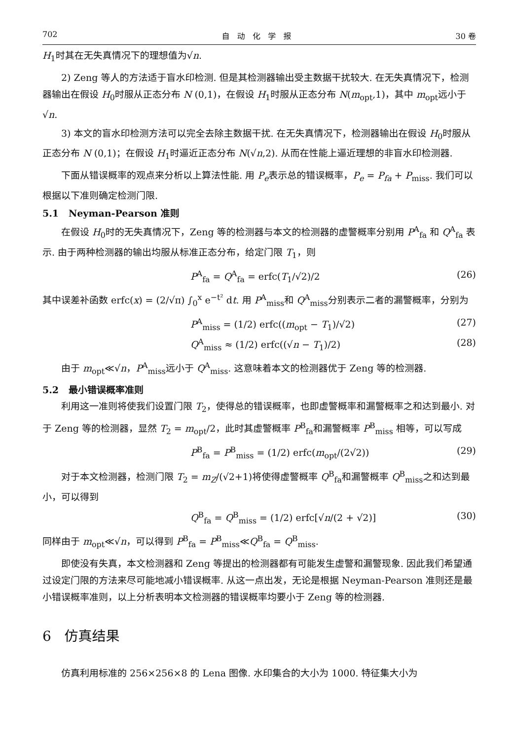702 自 动 化 学 报 30 卷
H<sub>1</sub>时其在无失真情况下的理想值为√n.
2) Zeng 等人的方法适于盲水印检测. 但是其检测器输出受主数据干扰较大. 在无失真情况下，检测器输出在假设 H<sub>0</sub>时服从正态分布 N (0,1)，在假设 H<sub>1</sub>时服从正态分布 N(m<sub>opt</sub>,1)，其中 m<sub>opt</sub>远小于√n.
3) 本文的盲水印检测方法可以完全去除主数据干扰. 在无失真情况下，检测器输出在假设 H<sub>0</sub>时服从正态分布 N (0,1)；在假设 H<sub>1</sub>时逼近正态分布 N(√n,2). 从而在性能上逼近理想的非盲水印检测器.
下面从错误概率的观点来分析以上算法性能. 用 P<sub>e</sub>表示总的错误概率，P<sub>e</sub> = P<sub>fa</sub> + P<sub>miss</sub>. 我们可以根据以下准则确定检测门限.
5.1 Neyman-Pearson 准则
在假设 H<sub>0</sub>时的无失真情况下，Zeng 等的检测器与本文的检测器的虚警概率分别用 P<sup>A</sup><sub>fa</sub> 和 Q<sup>A</sup><sub>fa</sub> 表示. 由于两种检测器的输出均服从标准正态分布，给定门限 T<sub>1</sub>，则
P<sup>A</sup><sub>fa</sub> = Q<sup>A</sup><sub>fa</sub> = erfc(T<sub>1</sub>/√2)/2 (26)
其中误差补函数 erfc(x) = (2/√π) ∫<sub>0</sub><sup>x</sup> e<sup>−t²</sup> dt. 用 P<sup>A</sup><sub>miss</sub>和 Q<sup>A</sup><sub>miss</sub>分别表示二者的漏警概率，分别为
P<sup>A</sup><sub>miss</sub> = (1/2) erfc((m<sub>opt</sub> − T<sub>1</sub>)/√2) (27)
Q<sup>A</sup><sub>miss</sub> ≈ (1/2) erfc((√n − T<sub>1</sub>)/2) (28)
由于 m<sub>opt</sub>≪√n，P<sup>A</sup><sub>miss</sub>远小于 Q<sup>A</sup><sub>miss</sub>. 这意味着本文的检测器优于 Zeng 等的检测器.
5.2 最小错误概率准则
利用这一准则将使我们设置门限 T<sub>2</sub>，使得总的错误概率，也即虚警概率和漏警概率之和达到最小. 对于 Zeng 等的检测器，显然 T<sub>2</sub> = m<sub>opt</sub>/2，此时其虚警概率 P<sup>B</sup><sub>fa</sub>和漏警概率 P<sup>B</sup><sub>miss</sub> 相等，可以写成
P<sup>B</sup><sub>fa</sub> = P<sup>B</sup><sub>miss</sub> = (1/2) erfc(m<sub>opt</sub>/(2√2)) (29)
对于本文检测器，检测门限 T<sub>2</sub> = m<sub>Z</sub>/(√2+1)将使得虚警概率 Q<sup>B</sup><sub>fa</sub>和漏警概率 Q<sup>B</sup><sub>miss</sub>之和达到最小，可以得到
Q<sup>B</sup><sub>fa</sub> = Q<sup>B</sup><sub>miss</sub> = (1/2) erfc[√n/(2 + √2)] (30)
同样由于 m<sub>opt</sub>≪√n，可以得到 P<sup>B</sup><sub>fa</sub> = P<sup>B</sup><sub>miss</sub>≪Q<sup>B</sup><sub>fa</sub> = Q<sup>B</sup><sub>miss</sub>.
即使没有失真，本文检测器和 Zeng 等提出的检测器都有可能发生虚警和漏警现象. 因此我们希望通过设定门限的方法来尽可能地减小错误概率. 从这一点出发，无论是根据 Neyman-Pearson 准则还是最小错误概率准则，以上分析表明本文检测器的错误概率均要小于 Zeng 等的检测器.
6 仿真结果
仿真利用标准的 256×256×8 的 Lena 图像. 水印集合的大小为 1000. 特征集大小为